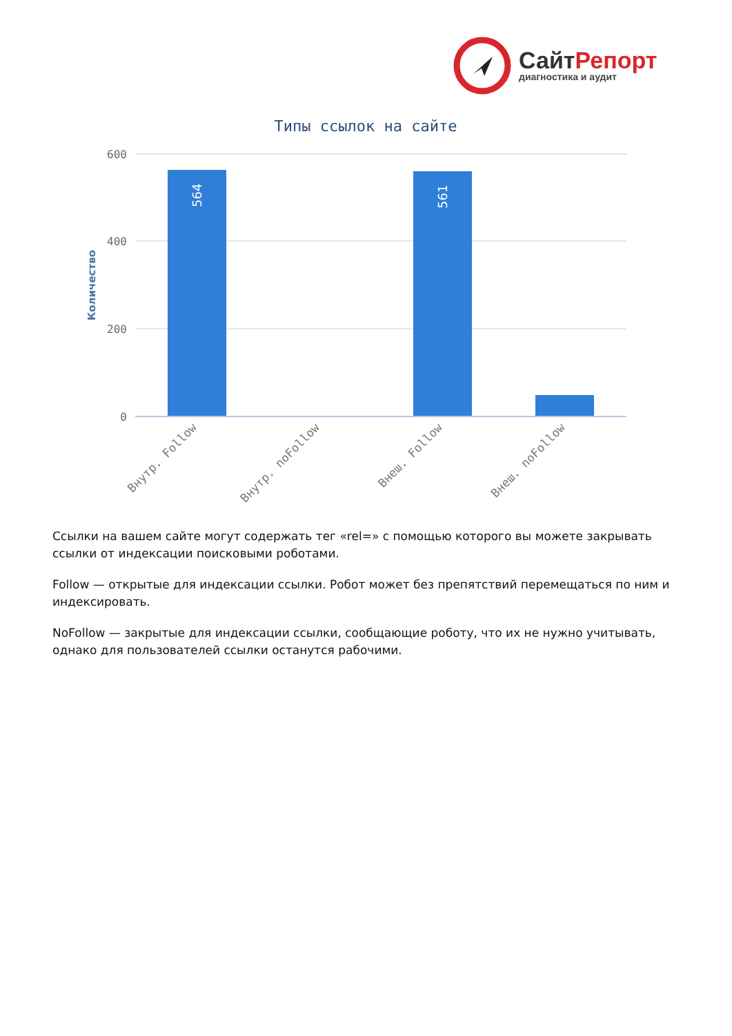СайтРепорт
диагностика и аудит
Типы ссылок на сайте
600
400
200
0
Количество
564
561
Внутр. Follow
Внутр. noFollow
Внеш. Follow
Внеш. noFollow
Ссылки на вашем сайте могут содержать тег «rel=» с помощью которого вы можете закрывать ссылки от индексации поисковыми роботами.
Follow — открытые для индексации ссылки. Робот может без препятствий перемещаться по ним и индексировать.
NoFollow — закрытые для индексации ссылки, сообщающие роботу, что их не нужно учитывать, однако для пользователей ссылки останутся рабочими.